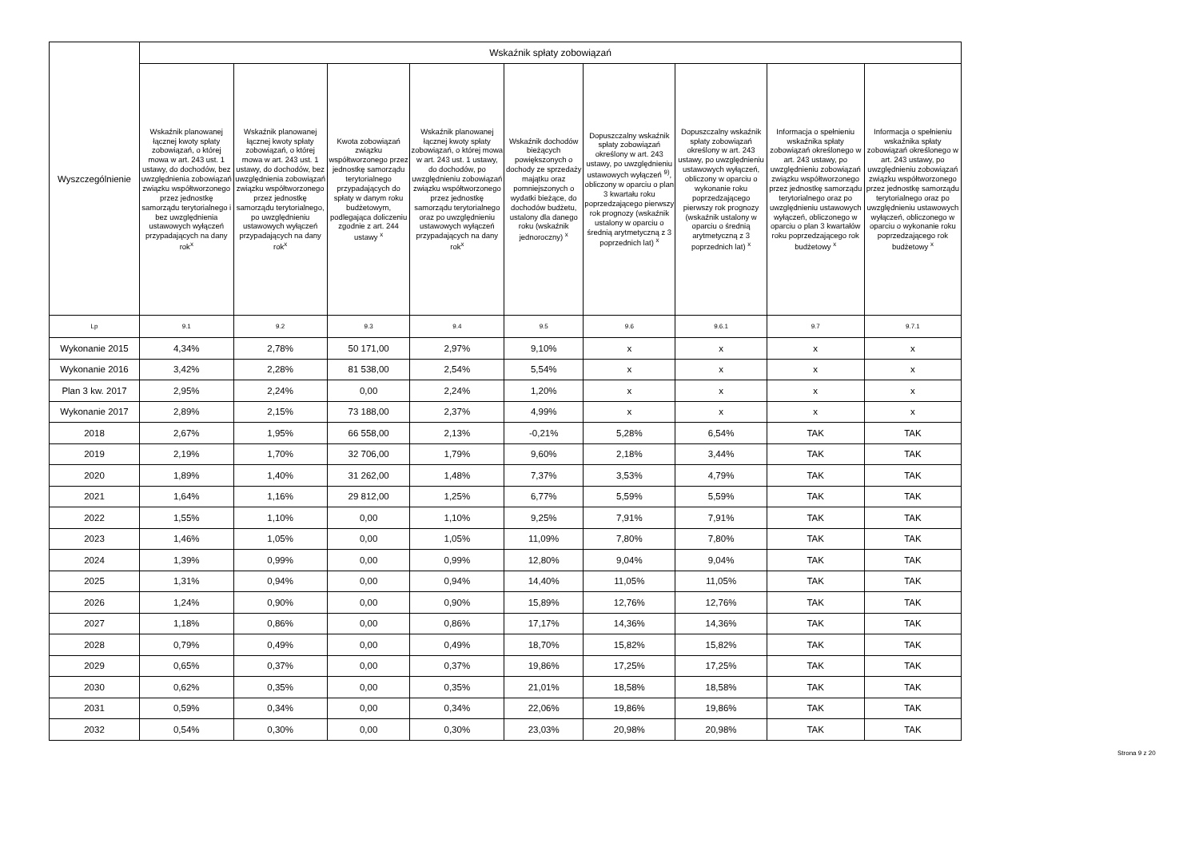| Wyszczególnienie | Wskaźnik spłaty zobowiązań | | | | | | | | |
| --- | --- | --- | --- | --- | --- | --- | --- | --- | --- |
| | Wskaźnik planowanej łącznej kwoty spłaty zobowiązań, o której mowa w art. 243 ust. 1 ustawy, do dochodów, bez uwzględnienia zobowiązań związku współtworzonego przez jednostkę samorządu terytorialnego i bez uwzględnienia ustawowych wyłączeń przypadających na dany rok<sup>x</sup> | Wskaźnik planowanej łącznej kwoty spłaty zobowiązań, o której mowa w art. 243 ust. 1 ustawy, do dochodów, bez uwzględnienia zobowiązań związku współtworzonego przez jednostkę samorządu terytorialnego, po uwzględnieniu ustawowych wyłączeń przypadających na dany rok<sup>x</sup> | Kwota zobowiązań związku współtworzonego przez jednostkę samorządu terytorialnego przypadających do spłaty w danym roku budżetowym, podlegająca doliczeniu zgodnie z art. 244 ustawy <sup>x</sup> | Wskaźnik planowanej łącznej kwoty spłaty zobowiązań, o której mowa w art. 243 ust. 1 ustawy, do dochodów, po uwzględnieniu zobowiązań związku współtworzonego przez jednostkę samorządu terytorialnego oraz po uwzględnieniu ustawowych wyłączeń przypadających na dany rok<sup>x</sup> | Wskaźnik dochodów bieżących powiększonych o dochody ze sprzedaży majątku oraz pomniejszonych o wydatki bieżące, do dochodów budżetu, ustalony dla danego roku (wskaźnik jednoroczny) <sup>x</sup> | Dopuszczalny wskaźnik spłaty zobowiązań określony w art. 243 ustawy, po uwzględnieniu ustawowych wyłączeń <sup>9)</sup>, obliczony w oparciu o plan 3 kwartału roku poprzedzającego pierwszy rok prognozy (wskaźnik ustalony w oparciu o średnią arytmetyczną z 3 poprzednich lat) <sup>x</sup> | Dopuszczalny wskaźnik spłaty zobowiązań określony w art. 243 ustawy, po uwzględnieniu ustawowych wyłączeń, obliczony w oparciu o wykonanie roku poprzedzającego pierwszy rok prognozy (wskaźnik ustalony w oparciu o średnią arytmetyczną z 3 poprzednich lat) <sup>x</sup> | Informacja o spełnieniu wskaźnika spłaty zobowiązań określonego w art. 243 ustawy, po uwzględnieniu zobowiązań związku współtworzonego przez jednostkę samorządu terytorialnego oraz po uwzględnieniu ustawowych wyłączeń, obliczonego w oparciu o plan 3 kwartałów roku poprzedzającego rok budżetowy <sup>x</sup> | Informacja o spełnieniu wskaźnika spłaty zobowiązań określonego w art. 243 ustawy, po uwzględnieniu zobowiązań związku współtworzonego przez jednostkę samorządu terytorialnego oraz po uwzględnieniu ustawowych wyłączeń, obliczonego w oparciu o wykonanie roku poprzedzającego rok budżetowy <sup>x</sup> |
| Lp | 9.1 | 9.2 | 9.3 | 9.4 | 9.5 | 9.6 | 9.6.1 | 9.7 | 9.7.1 |
| Wykonanie 2015 | 4,34% | 2,78% | 50 171,00 | 2,97% | 9,10% | x | x | x | x |
| Wykonanie 2016 | 3,42% | 2,28% | 81 538,00 | 2,54% | 5,54% | x | x | x | x |
| Plan 3 kw. 2017 | 2,95% | 2,24% | 0,00 | 2,24% | 1,20% | x | x | x | x |
| Wykonanie 2017 | 2,89% | 2,15% | 73 188,00 | 2,37% | 4,99% | x | x | x | x |
| 2018 | 2,67% | 1,95% | 66 558,00 | 2,13% | -0,21% | 5,28% | 6,54% | TAK | TAK |
| 2019 | 2,19% | 1,70% | 32 706,00 | 1,79% | 9,60% | 2,18% | 3,44% | TAK | TAK |
| 2020 | 1,89% | 1,40% | 31 262,00 | 1,48% | 7,37% | 3,53% | 4,79% | TAK | TAK |
| 2021 | 1,64% | 1,16% | 29 812,00 | 1,25% | 6,77% | 5,59% | 5,59% | TAK | TAK |
| 2022 | 1,55% | 1,10% | 0,00 | 1,10% | 9,25% | 7,91% | 7,91% | TAK | TAK |
| 2023 | 1,46% | 1,05% | 0,00 | 1,05% | 11,09% | 7,80% | 7,80% | TAK | TAK |
| 2024 | 1,39% | 0,99% | 0,00 | 0,99% | 12,80% | 9,04% | 9,04% | TAK | TAK |
| 2025 | 1,31% | 0,94% | 0,00 | 0,94% | 14,40% | 11,05% | 11,05% | TAK | TAK |
| 2026 | 1,24% | 0,90% | 0,00 | 0,90% | 15,89% | 12,76% | 12,76% | TAK | TAK |
| 2027 | 1,18% | 0,86% | 0,00 | 0,86% | 17,17% | 14,36% | 14,36% | TAK | TAK |
| 2028 | 0,79% | 0,49% | 0,00 | 0,49% | 18,70% | 15,82% | 15,82% | TAK | TAK |
| 2029 | 0,65% | 0,37% | 0,00 | 0,37% | 19,86% | 17,25% | 17,25% | TAK | TAK |
| 2030 | 0,62% | 0,35% | 0,00 | 0,35% | 21,01% | 18,58% | 18,58% | TAK | TAK |
| 2031 | 0,59% | 0,34% | 0,00 | 0,34% | 22,06% | 19,86% | 19,86% | TAK | TAK |
| 2032 | 0,54% | 0,30% | 0,00 | 0,30% | 23,03% | 20,98% | 20,98% | TAK | TAK |
Strona 9 z 20